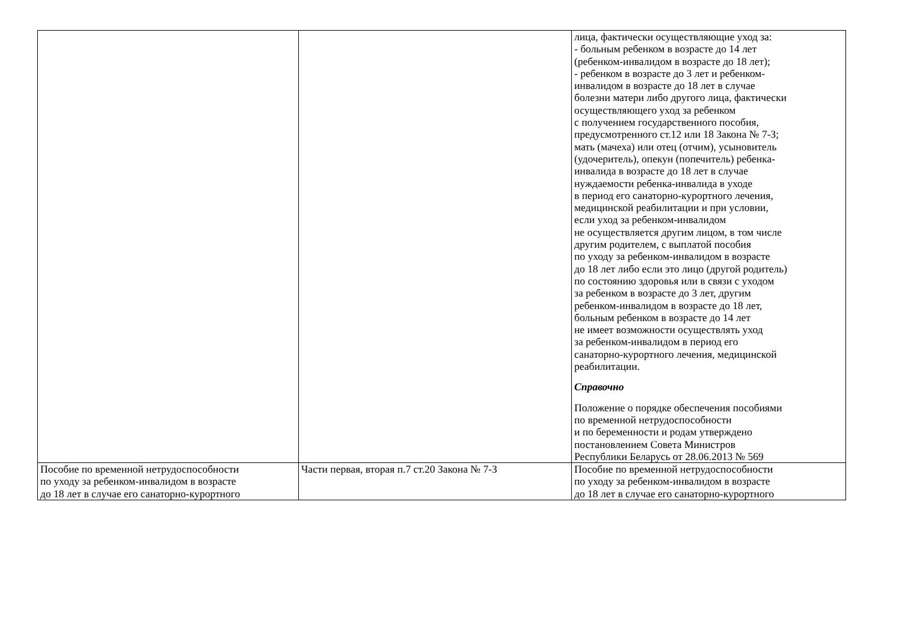| | | лица, фактически осуществляющие уход за: - больным ребенком в возрасте до 14 лет (ребенком-инвалидом в возрасте до 18 лет); - ребенком в возрасте до 3 лет и ребенком- инвалидом в возрасте до 18 лет в случае болезни матери либо другого лица, фактически осуществляющего уход за ребенком с получением государственного пособия, предусмотренного ст.12 или 18 Закона № 7-З; мать (мачеха) или отец (отчим), усыновитель (удочеритель), опекун (попечитель) ребенка- инвалида в возрасте до 18 лет в случае нуждаемости ребенка-инвалида в уходе в период его санаторно-курортного лечения, медицинской реабилитации и при условии, если уход за ребенком-инвалидом не осуществляется другим лицом, в том числе другим родителем, с выплатой пособия по уходу за ребенком-инвалидом в возрасте до 18 лет либо если это лицо (другой родитель) по состоянию здоровья или в связи с уходом за ребенком в возрасте до 3 лет, другим ребенком-инвалидом в возрасте до 18 лет, больным ребенком в возрасте до 14 лет не имеет возможности осуществлять уход за ребенком-инвалидом в период его санаторно-курортного лечения, медицинской реабилитации. Справочно Положение о порядке обеспечения пособиями по временной нетрудоспособности и по беременности и родам утверждено постановлением Совета Министров Республики Беларусь от 28.06.2013 № 569 |
| Пособие по временной нетрудоспособности по уходу за ребенком-инвалидом в возрасте до 18 лет в случае его санаторно-курортного | Части первая, вторая п.7 ст.20 Закона № 7-З | Пособие по временной нетрудоспособности по уходу за ребенком-инвалидом в возрасте до 18 лет в случае его санаторно-курортного |